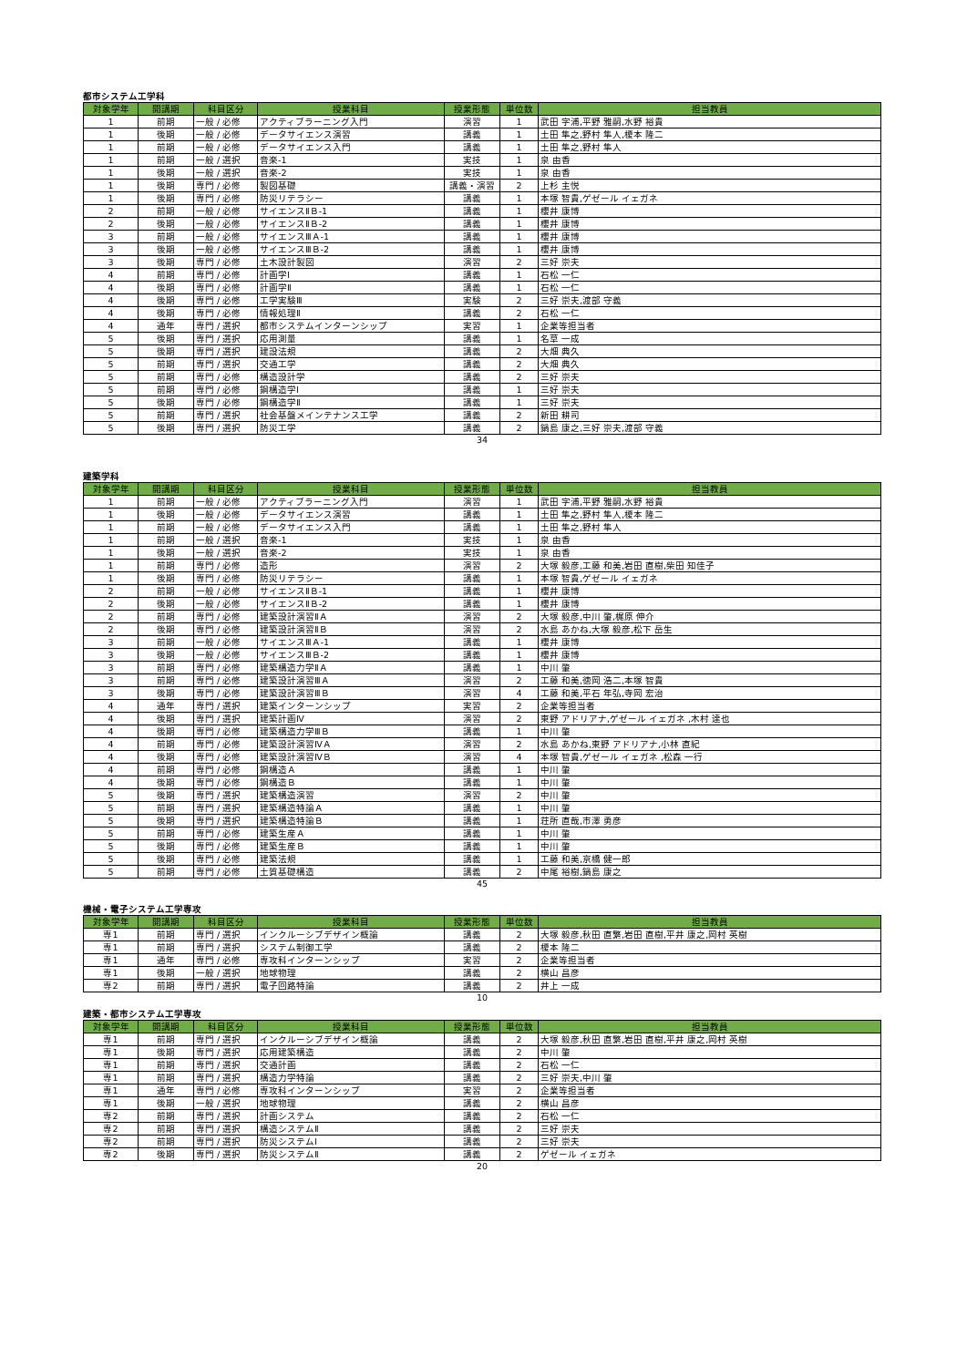都市システム工学科
| 対象学年 | 開講期 | 科目区分 | 授業科目 | 授業形態 | 単位数 | 担当教員 |
| --- | --- | --- | --- | --- | --- | --- |
| 1 | 前期 | 一般 / 必修 | アクティブラーニング入門 | 演習 | 1 | 武田 字浦,平野 雅嗣,水野 裕貴 |
| 1 | 後期 | 一般 / 必修 | データサイエンス演習 | 講義 | 1 | 土田 隼之,野村 隼人,榎本 隆二 |
| 1 | 前期 | 一般 / 必修 | データサイエンス入門 | 講義 | 1 | 土田 隼之,野村 隼人 |
| 1 | 前期 | 一般 / 選択 | 音楽-1 | 実技 | 1 | 泉 由香 |
| 1 | 後期 | 一般 / 選択 | 音楽-2 | 実技 | 1 | 泉 由香 |
| 1 | 後期 | 専門 / 必修 | 製図基礎 | 講義・演習 | 2 | 上杉 主悦 |
| 1 | 後期 | 専門 / 必修 | 防災リテラシー | 講義 | 1 | 本塚 智貴,ゲゼール イェガネ |
| 2 | 前期 | 一般 / 必修 | サイエンスⅡＢ-1 | 講義 | 1 | 櫻井 康博 |
| 2 | 後期 | 一般 / 必修 | サイエンスⅡＢ-2 | 講義 | 1 | 櫻井 康博 |
| 3 | 前期 | 一般 / 必修 | サイエンスⅢＡ-1 | 講義 | 1 | 櫻井 康博 |
| 3 | 後期 | 一般 / 必修 | サイエンスⅢＢ-2 | 講義 | 1 | 櫻井 康博 |
| 3 | 後期 | 専門 / 必修 | 土木設計製図 | 演習 | 2 | 三好 崇夫 |
| 4 | 前期 | 専門 / 必修 | 計画学Ⅰ | 講義 | 1 | 石松 一仁 |
| 4 | 後期 | 専門 / 必修 | 計画学Ⅱ | 講義 | 1 | 石松 一仁 |
| 4 | 後期 | 専門 / 必修 | 工学実験Ⅲ | 実験 | 2 | 三好 崇夫,渡部 守義 |
| 4 | 後期 | 専門 / 必修 | 情報処理Ⅱ | 講義 | 2 | 石松 一仁 |
| 4 | 通年 | 専門 / 選択 | 都市システムインターンシップ | 実習 | 1 | 企業等担当者 |
| 5 | 後期 | 専門 / 選択 | 応用測量 | 講義 | 1 | 名草 一成 |
| 5 | 後期 | 専門 / 選択 | 建設法規 | 講義 | 2 | 大畑 典久 |
| 5 | 前期 | 専門 / 選択 | 交通工学 | 講義 | 2 | 大畑 典久 |
| 5 | 前期 | 専門 / 必修 | 構造設計学 | 講義 | 2 | 三好 崇夫 |
| 5 | 前期 | 専門 / 必修 | 鋼構造学Ⅰ | 講義 | 1 | 三好 崇夫 |
| 5 | 後期 | 専門 / 必修 | 鋼構造学Ⅱ | 講義 | 1 | 三好 崇夫 |
| 5 | 前期 | 専門 / 選択 | 社会基盤メインテナンス工学 | 講義 | 2 | 新田 耕司 |
| 5 | 後期 | 専門 / 選択 | 防災工学 | 講義 | 2 | 鍋島 康之,三好 崇夫,渡部 守義 |
34
建築学科
| 対象学年 | 開講期 | 科目区分 | 授業科目 | 授業形態 | 単位数 | 担当教員 |
| --- | --- | --- | --- | --- | --- | --- |
| 1 | 前期 | 一般 / 必修 | アクティブラーニング入門 | 演習 | 1 | 武田 字浦,平野 雅嗣,水野 裕貴 |
| 1 | 後期 | 一般 / 必修 | データサイエンス演習 | 講義 | 1 | 土田 隼之,野村 隼人,榎本 隆二 |
| 1 | 前期 | 一般 / 必修 | データサイエンス入門 | 講義 | 1 | 土田 隼之,野村 隼人 |
| 1 | 前期 | 一般 / 選択 | 音楽-1 | 実技 | 1 | 泉 由香 |
| 1 | 後期 | 一般 / 選択 | 音楽-2 | 実技 | 1 | 泉 由香 |
| 1 | 前期 | 専門 / 必修 | 造形 | 演習 | 2 | 大塚 毅彦,工藤 和美,岩田 直樹,柴田 知佳子 |
| 1 | 後期 | 専門 / 必修 | 防災リテラシー | 講義 | 1 | 本塚 智貴,ゲゼール イェガネ |
| 2 | 前期 | 一般 / 必修 | サイエンスⅡＢ-1 | 講義 | 1 | 櫻井 康博 |
| 2 | 後期 | 一般 / 必修 | サイエンスⅡＢ-2 | 講義 | 1 | 櫻井 康博 |
| 2 | 前期 | 専門 / 必修 | 建築設計演習ⅡＡ | 演習 | 2 | 大塚 毅彦,中川 肇,梶原 伸介 |
| 2 | 後期 | 専門 / 必修 | 建築設計演習ⅡＢ | 演習 | 2 | 水島 あかね,大塚 毅彦,松下 岳生 |
| 3 | 前期 | 一般 / 必修 | サイエンスⅢＡ-1 | 講義 | 1 | 櫻井 康博 |
| 3 | 後期 | 一般 / 必修 | サイエンスⅢＢ-2 | 講義 | 1 | 櫻井 康博 |
| 3 | 前期 | 専門 / 必修 | 建築構造力学ⅡＡ | 講義 | 1 | 中川 肇 |
| 3 | 前期 | 専門 / 必修 | 建築設計演習ⅢＡ | 演習 | 2 | 工藤 和美,徳岡 浩二,本塚 智貴 |
| 3 | 後期 | 専門 / 必修 | 建築設計演習ⅢＢ | 演習 | 4 | 工藤 和美,平石 年弘,寺岡 宏治 |
| 4 | 通年 | 専門 / 選択 | 建築インターンシップ | 実習 | 2 | 企業等担当者 |
| 4 | 後期 | 専門 / 選択 | 建築計画Ⅳ | 演習 | 2 | 東野 アドリアナ,ゲゼール イェガネ ,木村 達也 |
| 4 | 後期 | 専門 / 必修 | 建築構造力学ⅢＢ | 講義 | 1 | 中川 肇 |
| 4 | 前期 | 専門 / 必修 | 建築設計演習ⅣＡ | 演習 | 2 | 水島 あかね,東野 アドリアナ,小林 直紀 |
| 4 | 後期 | 専門 / 必修 | 建築設計演習ⅣＢ | 演習 | 4 | 本塚 智貴,ゲゼール イェガネ ,松森 一行 |
| 4 | 前期 | 専門 / 必修 | 鋼構造Ａ | 講義 | 1 | 中川 肇 |
| 4 | 後期 | 専門 / 必修 | 鋼構造Ｂ | 講義 | 1 | 中川 肇 |
| 5 | 後期 | 専門 / 選択 | 建築構造演習 | 演習 | 2 | 中川 肇 |
| 5 | 前期 | 専門 / 選択 | 建築構造特論Ａ | 講義 | 1 | 中川 肇 |
| 5 | 後期 | 専門 / 選択 | 建築構造特論Ｂ | 講義 | 1 | 荘所 直哉,市澤 勇彦 |
| 5 | 前期 | 専門 / 必修 | 建築生産Ａ | 講義 | 1 | 中川 肇 |
| 5 | 後期 | 専門 / 必修 | 建築生産Ｂ | 講義 | 1 | 中川 肇 |
| 5 | 後期 | 専門 / 必修 | 建築法規 | 講義 | 1 | 工藤 和美,京橋 健一郎 |
| 5 | 前期 | 専門 / 必修 | 土質基礎構造 | 講義 | 2 | 中尾 裕樹,鍋島 康之 |
45
機械・電子システム工学専攻
| 対象学年 | 開講期 | 科目区分 | 授業科目 | 授業形態 | 単位数 | 担当教員 |
| --- | --- | --- | --- | --- | --- | --- |
| 専1 | 前期 | 専門 / 選択 | インクルーシブデザイン概論 | 講義 | 2 | 大塚 毅彦,秋田 直繁,岩田 直樹,平井 康之,岡村 英樹 |
| 専1 | 前期 | 専門 / 選択 | システム制御工学 | 講義 | 2 | 榎本 隆二 |
| 専1 | 通年 | 専門 / 必修 | 専攻科インターンシップ | 実習 | 2 | 企業等担当者 |
| 専1 | 後期 | 一般 / 選択 | 地球物理 | 講義 | 2 | 横山 昌彦 |
| 専2 | 前期 | 専門 / 選択 | 電子回路特論 | 講義 | 2 | 井上 一成 |
10
建築・都市システム工学専攻
| 対象学年 | 開講期 | 科目区分 | 授業科目 | 授業形態 | 単位数 | 担当教員 |
| --- | --- | --- | --- | --- | --- | --- |
| 専1 | 前期 | 専門 / 選択 | インクルーシブデザイン概論 | 講義 | 2 | 大塚 毅彦,秋田 直繁,岩田 直樹,平井 康之,岡村 英樹 |
| 専1 | 後期 | 専門 / 選択 | 応用建築構造 | 講義 | 2 | 中川 肇 |
| 専1 | 前期 | 専門 / 選択 | 交通計画 | 講義 | 2 | 石松 一仁 |
| 専1 | 前期 | 専門 / 選択 | 構造力学特論 | 講義 | 2 | 三好 崇夫,中川 肇 |
| 専1 | 通年 | 専門 / 必修 | 専攻科インターンシップ | 実習 | 2 | 企業等担当者 |
| 専1 | 後期 | 一般 / 選択 | 地球物理 | 講義 | 2 | 横山 昌彦 |
| 専2 | 前期 | 専門 / 選択 | 計画システム | 講義 | 2 | 石松 一仁 |
| 専2 | 前期 | 専門 / 選択 | 構造システムⅡ | 講義 | 2 | 三好 崇夫 |
| 専2 | 前期 | 専門 / 選択 | 防災システムⅠ | 講義 | 2 | 三好 崇夫 |
| 専2 | 後期 | 専門 / 選択 | 防災システムⅡ | 講義 | 2 | ゲゼール イェガネ |
20